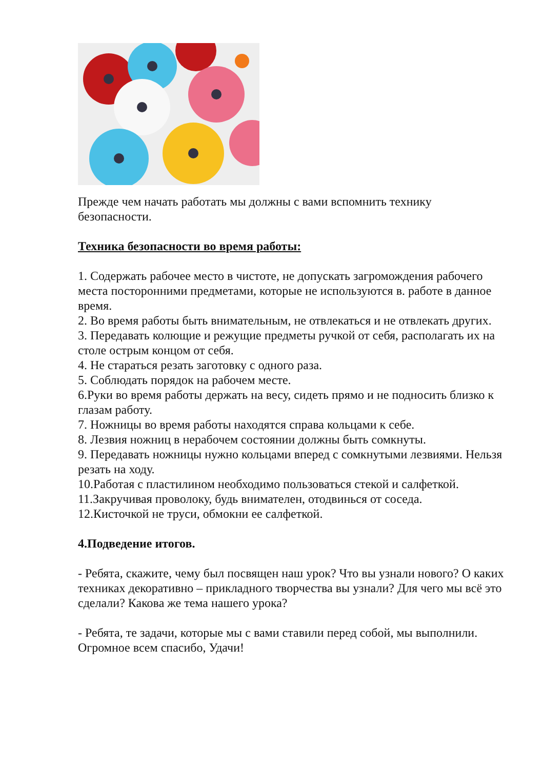Прежде чем начать работать мы должны с вами вспомнить технику безопасности.
Техника безопасности во время работы:
1. Содержать рабочее место в чистоте, не допускать загромождения рабочего места посторонними предметами, которые не используются в. работе в данное время.
2. Во время работы быть внимательным, не отвлекаться и не отвлекать других.
3. Передавать колющие и режущие предметы ручкой от себя, располагать их на столе острым концом от себя.
4. Не стараться резать заготовку с одного раза.
5. Соблюдать порядок на рабочем месте.
6.Руки во время работы держать на весу, сидеть прямо и не подносить близко к глазам работу.
7. Ножницы во время работы находятся справа кольцами к себе.
8. Лезвия ножниц в нерабочем состоянии должны быть сомкнуты.
9. Передавать ножницы нужно кольцами вперед с сомкнутыми лезвиями. Нельзя резать на ходу.
10.Работая с пластилином необходимо пользоваться стекой и салфеткой.
11.Закручивая проволоку, будь внимателен, отодвинься от соседа.
12.Кисточкой не труси, обмокни ее салфеткой.
4.Подведение итогов.
- Ребята, скажите, чему был посвящен наш урок? Что вы узнали нового? О каких техниках декоративно – прикладного творчества вы узнали? Для чего мы всё это сделали? Какова же тема нашего урока?
- Ребята, те задачи, которые мы с вами ставили перед собой, мы выполнили. Огромное всем спасибо, Удачи!